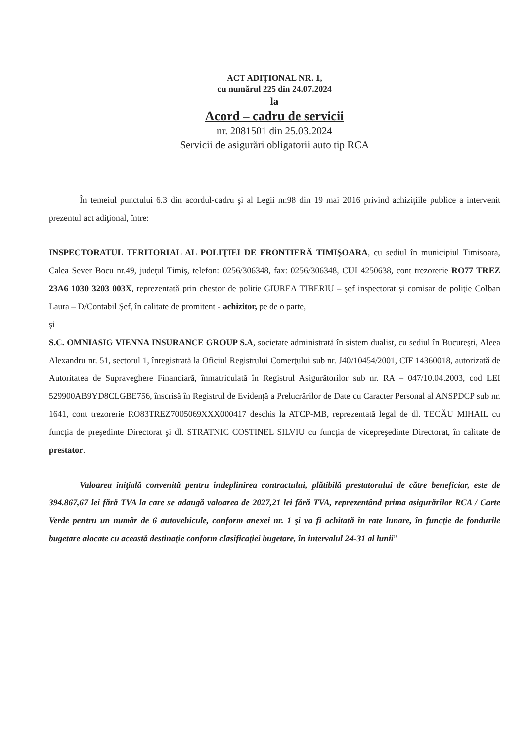ACT ADIŢIONAL NR. 1,
cu numărul 225 din 24.07.2024
la
Acord – cadru de servicii
nr. 2081501 din 25.03.2024
Servicii de asigurări obligatorii auto tip RCA
În temeiul punctului 6.3 din acordul-cadru şi al Legii nr.98 din 19 mai 2016 privind achiziţiile publice a intervenit prezentul act adiţional, între:
INSPECTORATUL TERITORIAL AL POLIŢIEI DE FRONTIERĂ TIMIŞOARA, cu sediul în municipiul Timisoara, Calea Sever Bocu nr.49, judeţul Timiş, telefon: 0256/306348, fax: 0256/306348, CUI 4250638, cont trezorerie RO77 TREZ 23A6 1030 3203 003X, reprezentată prin chestor de politie GIUREA TIBERIU – şef inspectorat şi comisar de poliţie Colban Laura – D/Contabil Şef, în calitate de promitent - achizitor, pe de o parte,
şi
S.C. OMNIASIG VIENNA INSURANCE GROUP S.A, societate administrată în sistem dualist, cu sediul în Bucureşti, Aleea Alexandru nr. 51, sectorul 1, înregistrată la Oficiul Registrului Comerţului sub nr. J40/10454/2001, CIF 14360018, autorizată de Autoritatea de Supraveghere Financiară, înmatriculată în Registrul Asigurătorilor sub nr. RA – 047/10.04.2003, cod LEI 529900AB9YD8CLGBE756, înscrisă în Registrul de Evidenţă a Prelucrărilor de Date cu Caracter Personal al ANSPDCP sub nr. 1641, cont trezorerie RO83TREZ7005069XXX000417 deschis la ATCP-MB, reprezentată legal de dl. TECĂU MIHAIL cu funcţia de preşedinte Directorat şi dl. STRATNIC COSTINEL SILVIU cu funcţia de vicepreşedinte Directorat, în calitate de prestator.
Valoarea iniţială convenită pentru îndeplinirea contractului, plătibilă prestatorului de către beneficiar, este de 394.867,67 lei fără TVA la care se adaugă valoarea de 2027,21 lei fără TVA, reprezentând prima asigurărilor RCA / Carte Verde pentru un număr de 6 autovehicule, conform anexei nr. 1 şi va fi achitată în rate lunare, în funcţie de fondurile bugetare alocate cu această destinaţie conform clasificaţiei bugetare, în intervalul 24-31 al lunii”